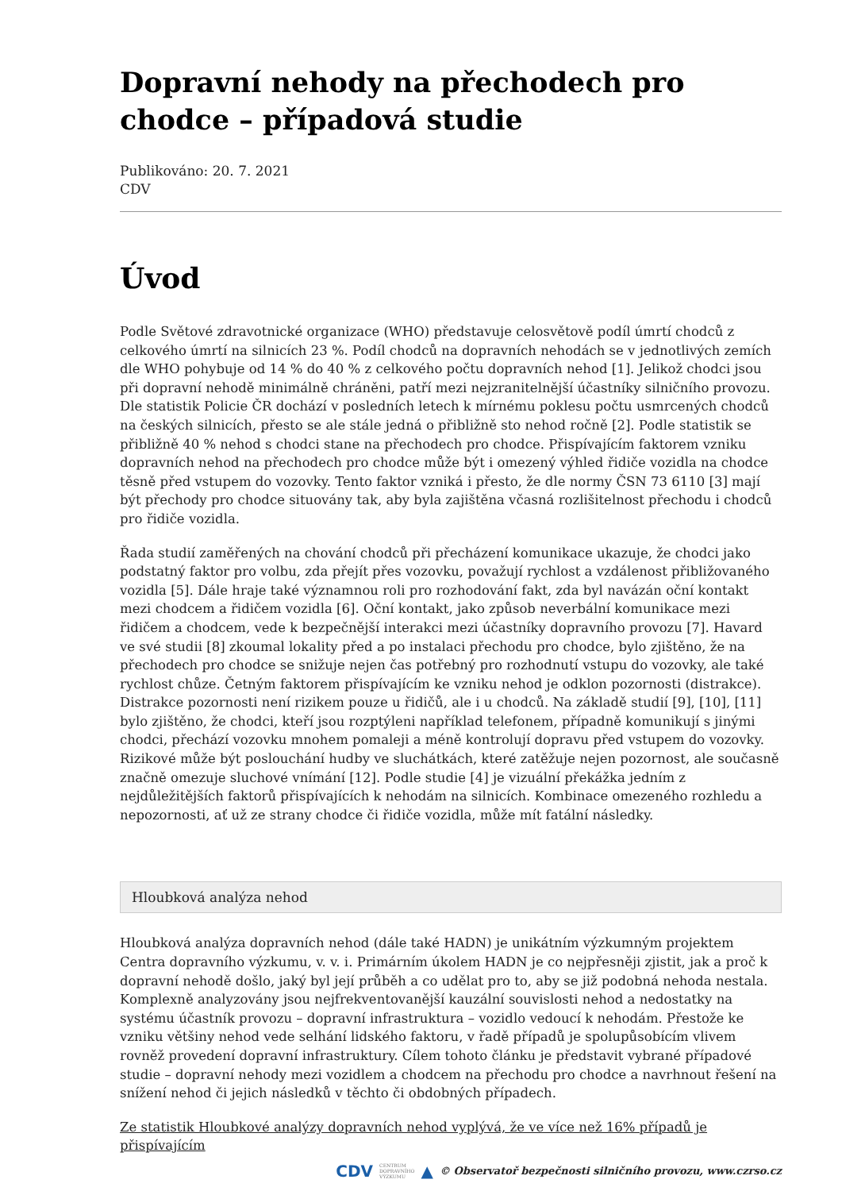Dopravní nehody na přechodech pro chodce – případová studie
Publikováno: 20. 7. 2021
CDV
Úvod
Podle Světové zdravotnické organizace (WHO) představuje celosvětově podíl úmrtí chodců z celkového úmrtí na silnicích 23 %. Podíl chodců na dopravních nehodách se v jednotlivých zemích dle WHO pohybuje od 14 % do 40 % z celkového počtu dopravních nehod [1]. Jelikož chodci jsou při dopravní nehodě minimálně chráněni, patří mezi nejzranitelnější účastníky silničního provozu. Dle statistik Policie ČR dochází v posledních letech k mírnému poklesu počtu usmrcených chodců na českých silnicích, přesto se ale stále jedná o přibližně sto nehod ročně [2]. Podle statistik se přibližně 40 % nehod s chodci stane na přechodech pro chodce. Přispívajícím faktorem vzniku dopravních nehod na přechodech pro chodce může být i omezený výhled řidiče vozidla na chodce těsně před vstupem do vozovky. Tento faktor vzniká i přesto, že dle normy ČSN 73 6110 [3] mají být přechody pro chodce situovány tak, aby byla zajištěna včasná rozlišitelnost přechodu i chodců pro řidiče vozidla.
Řada studií zaměřených na chování chodců při přecházení komunikace ukazuje, že chodci jako podstatný faktor pro volbu, zda přejít přes vozovku, považují rychlost a vzdálenost přibližovaného vozidla [5]. Dále hraje také významnou roli pro rozhodování fakt, zda byl navázán oční kontakt mezi chodcem a řidičem vozidla [6]. Oční kontakt, jako způsob neverbální komunikace mezi řidičem a chodcem, vede k bezpečnější interakci mezi účastníky dopravního provozu [7]. Havard ve své studii [8] zkoumal lokality před a po instalaci přechodu pro chodce, bylo zjištěno, že na přechodech pro chodce se snižuje nejen čas potřebný pro rozhodnutí vstupu do vozovky, ale také rychlost chůze. Četným faktorem přispívajícím ke vzniku nehod je odklon pozornosti (distrakce). Distrakce pozornosti není rizikem pouze u řidičů, ale i u chodců. Na základě studií [9], [10], [11] bylo zjištěno, že chodci, kteří jsou rozptýleni například telefonem, případně komunikují s jinými chodci, přechází vozovku mnohem pomaleji a méně kontrolují dopravu před vstupem do vozovky. Rizikové může být poslouchání hudby ve sluchátkách, které zatěžuje nejen pozornost, ale současně značně omezuje sluchové vnímání [12]. Podle studie [4] je vizuální překážka jedním z nejdůležitějších faktorů přispívajících k nehodám na silnicích. Kombinace omezeného rozhledu a nepozornosti, ať už ze strany chodce či řidiče vozidla, může mít fatální následky.
Hloubková analýza nehod
Hloubková analýza dopravních nehod (dále také HADN) je unikátním výzkumným projektem Centra dopravního výzkumu, v. v. i. Primárním úkolem HADN je co nejpřesněji zjistit, jak a proč k dopravní nehodě došlo, jaký byl její průběh a co udělat pro to, aby se již podobná nehoda nestala. Komplexně analyzovány jsou nejfrekventovanější kauzální souvislosti nehod a nedostatky na systému účastník provozu – dopravní infrastruktura – vozidlo vedoucí k nehodám. Přestože ke vzniku většiny nehod vede selhání lidského faktoru, v řadě případů je spolupůsobícím vlivem rovněž provedení dopravní infrastruktury. Cílem tohoto článku je představit vybrané případové studie – dopravní nehody mezi vozidlem a chodcem na přechodu pro chodce a navrhnout řešení na snížení nehod či jejich následků v těchto či obdobných případech.
Ze statistik Hloubkové analýzy dopravních nehod vyplývá, že ve více než 16% případů je přispívajícím
CDV CENTRUM
DOPRAVNÍHO
VÝZKUMU ▲ © Observatoř bezpečnosti silničního provozu, www.czrso.cz